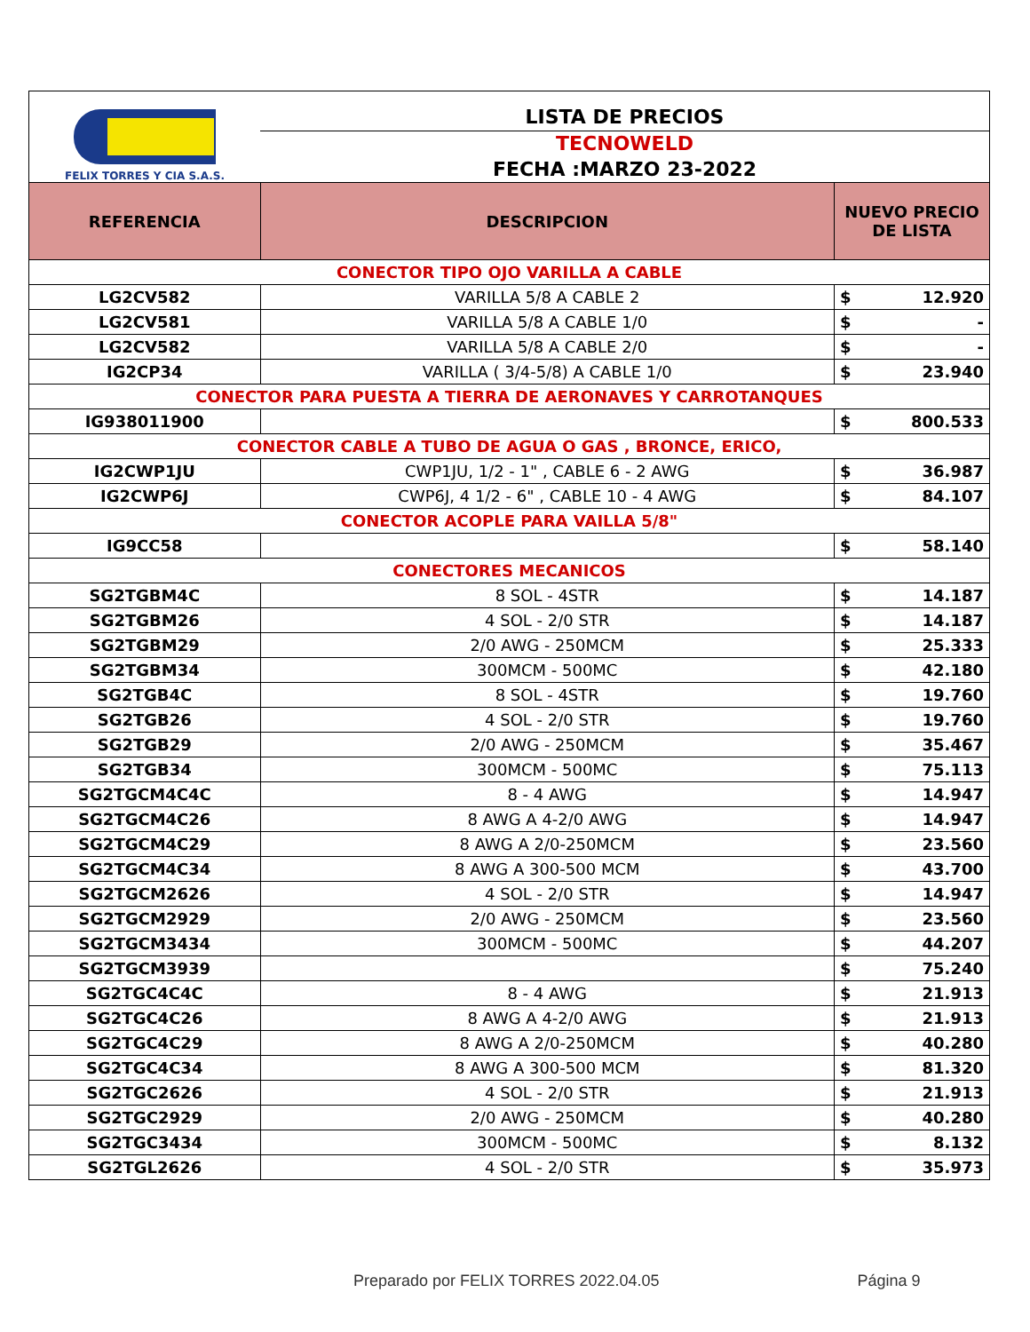| FELIX TORRES Y CIA S.A.S. | LISTA DE PRECIOS | | |
| | TECNOWELD | | |
| | FECHA :MARZO 23-2022 | | |
| REFERENCIA | DESCRIPCION | NUEVO PRECIO DE LISTA | |
| CONECTOR TIPO OJO VARILLA A CABLE | | | |
| LG2CV582 | VARILLA 5/8 A CABLE 2 | $ | 12.920 |
| LG2CV581 | VARILLA 5/8 A CABLE 1/0 | $ | - |
| LG2CV582 | VARILLA 5/8 A CABLE 2/0 | $ | - |
| IG2CP34 | VARILLA ( 3/4-5/8) A CABLE 1/0 | $ | 23.940 |
| CONECTOR PARA PUESTA A TIERRA DE AERONAVES Y CARROTANQUES | | | |
| IG938011900 | | $ | 800.533 |
| CONECTOR CABLE A TUBO DE AGUA O GAS , BRONCE, ERICO, | | | |
| IG2CWP1JU | CWP1JU, 1/2 - 1" , CABLE 6 - 2 AWG | $ | 36.987 |
| IG2CWP6J | CWP6J, 4 1/2 - 6" , CABLE 10 - 4 AWG | $ | 84.107 |
| CONECTOR ACOPLE PARA VAILLA 5/8" | | | |
| IG9CC58 | | $ | 58.140 |
| CONECTORES MECANICOS | | | |
| SG2TGBM4C | 8 SOL - 4STR | $ | 14.187 |
| SG2TGBM26 | 4 SOL - 2/0 STR | $ | 14.187 |
| SG2TGBM29 | 2/0 AWG - 250MCM | $ | 25.333 |
| SG2TGBM34 | 300MCM - 500MC | $ | 42.180 |
| SG2TGB4C | 8 SOL - 4STR | $ | 19.760 |
| SG2TGB26 | 4 SOL - 2/0 STR | $ | 19.760 |
| SG2TGB29 | 2/0 AWG - 250MCM | $ | 35.467 |
| SG2TGB34 | 300MCM - 500MC | $ | 75.113 |
| SG2TGCM4C4C | 8 - 4 AWG | $ | 14.947 |
| SG2TGCM4C26 | 8 AWG A 4-2/0 AWG | $ | 14.947 |
| SG2TGCM4C29 | 8 AWG A 2/0-250MCM | $ | 23.560 |
| SG2TGCM4C34 | 8 AWG A 300-500 MCM | $ | 43.700 |
| SG2TGCM2626 | 4 SOL - 2/0 STR | $ | 14.947 |
| SG2TGCM2929 | 2/0 AWG - 250MCM | $ | 23.560 |
| SG2TGCM3434 | 300MCM - 500MC | $ | 44.207 |
| SG2TGCM3939 | | $ | 75.240 |
| SG2TGC4C4C | 8 - 4 AWG | $ | 21.913 |
| SG2TGC4C26 | 8 AWG A 4-2/0 AWG | $ | 21.913 |
| SG2TGC4C29 | 8 AWG A 2/0-250MCM | $ | 40.280 |
| SG2TGC4C34 | 8 AWG A 300-500 MCM | $ | 81.320 |
| SG2TGC2626 | 4 SOL - 2/0 STR | $ | 21.913 |
| SG2TGC2929 | 2/0 AWG - 250MCM | $ | 40.280 |
| SG2TGC3434 | 300MCM - 500MC | $ | 8.132 |
| SG2TGL2626 | 4 SOL - 2/0 STR | $ | 35.973 |
Preparado por FELIX TORRES 2022.04.05 Página 9